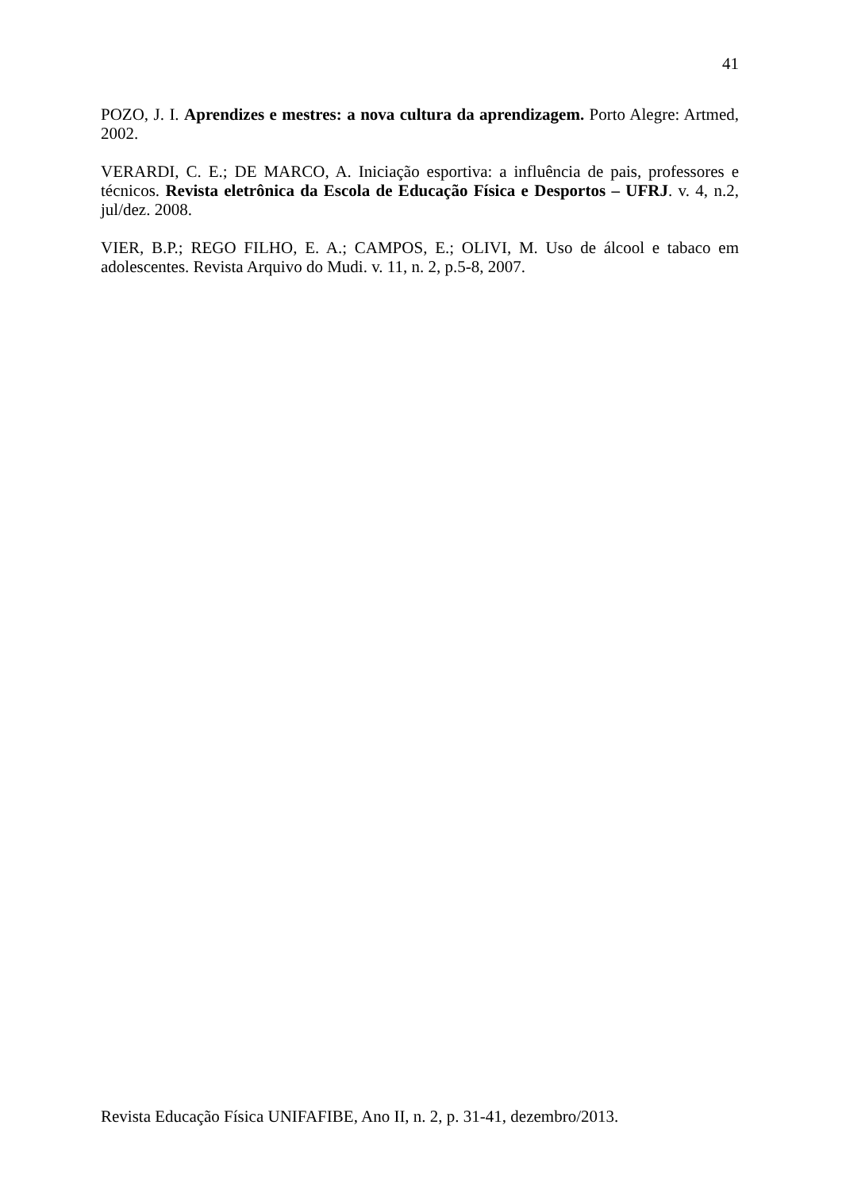41
POZO, J. I. Aprendizes e mestres: a nova cultura da aprendizagem. Porto Alegre: Artmed, 2002.
VERARDI, C. E.; DE MARCO, A. Iniciação esportiva: a influência de pais, professores e técnicos. Revista eletrônica da Escola de Educação Física e Desportos – UFRJ. v. 4, n.2, jul/dez. 2008.
VIER, B.P.; REGO FILHO, E. A.; CAMPOS, E.; OLIVI, M. Uso de álcool e tabaco em adolescentes. Revista Arquivo do Mudi. v. 11, n. 2, p.5-8, 2007.
Revista Educação Física UNIFAFIBE, Ano II, n. 2, p. 31-41, dezembro/2013.